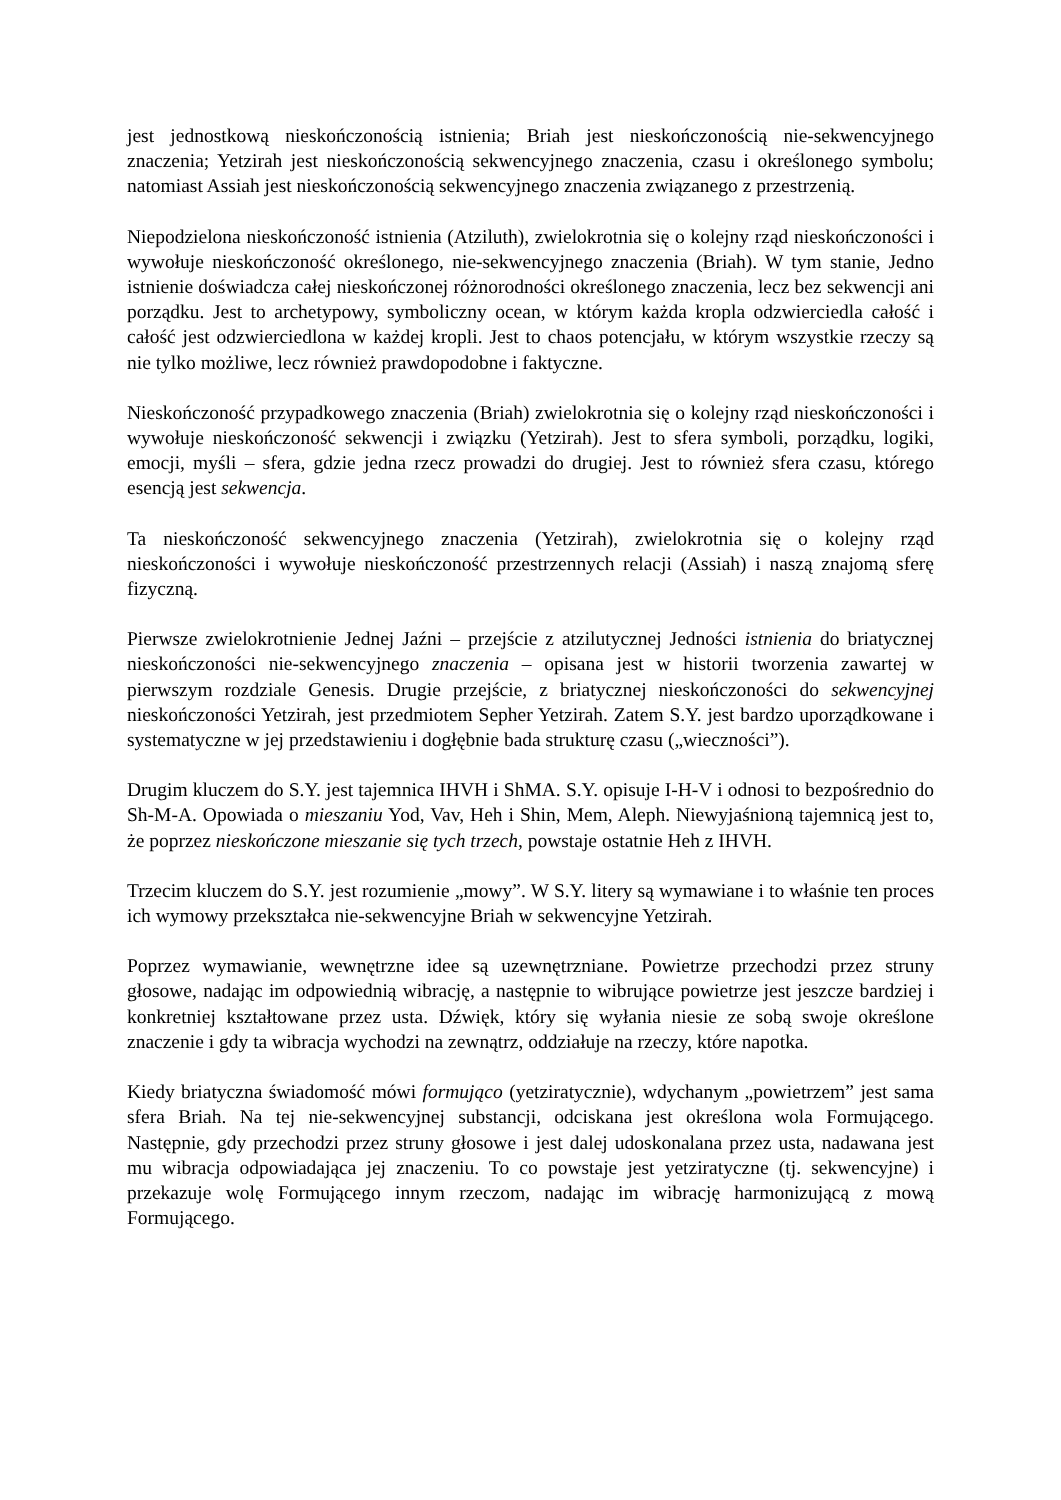jest jednostkową nieskończonością istnienia; Briah jest nieskończonością nie-sekwencyjnego znaczenia; Yetzirah jest nieskończonością sekwencyjnego znaczenia, czasu i określonego symbolu; natomiast Assiah jest nieskończonością sekwencyjnego znaczenia związanego z przestrzenią.
Niepodzielona nieskończoność istnienia (Atziluth), zwielokrotnia się o kolejny rząd nieskończoności i wywołuje nieskończoność określonego, nie-sekwencyjnego znaczenia (Briah). W tym stanie, Jedno istnienie doświadcza całej nieskończonej różnorodności określonego znaczenia, lecz bez sekwencji ani porządku. Jest to archetypowy, symboliczny ocean, w którym każda kropla odzwierciedla całość i całość jest odzwierciedlona w każdej kropli. Jest to chaos potencjału, w którym wszystkie rzeczy są nie tylko możliwe, lecz również prawdopodobne i faktyczne.
Nieskończoność przypadkowego znaczenia (Briah) zwielokrotnia się o kolejny rząd nieskończoności i wywołuje nieskończoność sekwencji i związku (Yetzirah). Jest to sfera symboli, porządku, logiki, emocji, myśli – sfera, gdzie jedna rzecz prowadzi do drugiej. Jest to również sfera czasu, którego esencją jest sekwencja.
Ta nieskończoność sekwencyjnego znaczenia (Yetzirah), zwielokrotnia się o kolejny rząd nieskończoności i wywołuje nieskończoność przestrzennych relacji (Assiah) i naszą znajomą sferę fizyczną.
Pierwsze zwielokrotnienie Jednej Jaźni – przejście z atzilutycznej Jedności istnienia do briatycznej nieskończoności nie-sekwencyjnego znaczenia – opisana jest w historii tworzenia zawartej w pierwszym rozdziale Genesis. Drugie przejście, z briatycznej nieskończoności do sekwencyjnej nieskończoności Yetzirah, jest przedmiotem Sepher Yetzirah. Zatem S.Y. jest bardzo uporządkowane i systematyczne w jej przedstawieniu i dogłębnie bada strukturę czasu („wieczności”).
Drugim kluczem do S.Y. jest tajemnica IHVH i ShMA. S.Y. opisuje I-H-V i odnosi to bezpośrednio do Sh-M-A. Opowiada o mieszaniu Yod, Vav, Heh i Shin, Mem, Aleph. Niewyjaśnioną tajemnicą jest to, że poprzez nieskończone mieszanie się tych trzech, powstaje ostatnie Heh z IHVH.
Trzecim kluczem do S.Y. jest rozumienie „mowy”. W S.Y. litery są wymawiane i to właśnie ten proces ich wymowy przekształca nie-sekwencyjne Briah w sekwencyjne Yetzirah.
Poprzez wymawianie, wewnętrzne idee są uzewnętrzniane. Powietrze przechodzi przez struny głosowe, nadając im odpowiednią wibrację, a następnie to wibrujące powietrze jest jeszcze bardziej i konkretniej kształtowane przez usta. Dźwięk, który się wyłania niesie ze sobą swoje określone znaczenie i gdy ta wibracja wychodzi na zewnątrz, oddziałuje na rzeczy, które napotka.
Kiedy briatyczna świadomość mówi formująco (yetziratycznie), wdychanym „powietrzem” jest sama sfera Briah. Na tej nie-sekwencyjnej substancji, odciskana jest określona wola Formującego. Następnie, gdy przechodzi przez struny głosowe i jest dalej udoskonalana przez usta, nadawana jest mu wibracja odpowiadająca jej znaczeniu. To co powstaje jest yetziratyczne (tj. sekwencyjne) i przekazuje wolę Formującego innym rzeczom, nadając im wibrację harmonizującą z mową Formującego.